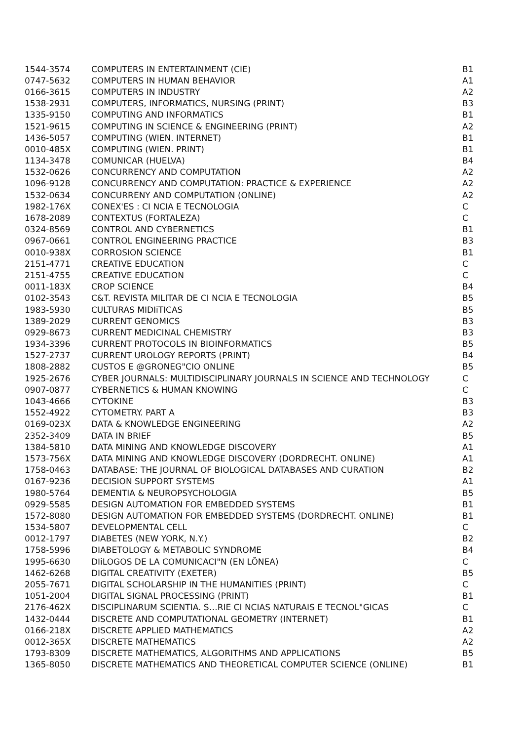| 1544-3574 | COMPUTERS IN ENTERTAINMENT (CIE) | B1 |
| 0747-5632 | COMPUTERS IN HUMAN BEHAVIOR | A1 |
| 0166-3615 | COMPUTERS IN INDUSTRY | A2 |
| 1538-2931 | COMPUTERS, INFORMATICS, NURSING (PRINT) | B3 |
| 1335-9150 | COMPUTING AND INFORMATICS | B1 |
| 1521-9615 | COMPUTING IN SCIENCE & ENGINEERING (PRINT) | A2 |
| 1436-5057 | COMPUTING (WIEN. INTERNET) | B1 |
| 0010-485X | COMPUTING (WIEN. PRINT) | B1 |
| 1134-3478 | COMUNICAR (HUELVA) | B4 |
| 1532-0626 | CONCURRENCY AND COMPUTATION | A2 |
| 1096-9128 | CONCURRENCY AND COMPUTATION: PRACTICE & EXPERIENCE | A2 |
| 1532-0634 | CONCURRENY AND COMPUTATION (ONLINE) | A2 |
| 1982-176X | CONEX'ES : CI NCIA E TECNOLOGIA | C |
| 1678-2089 | CONTEXTUS (FORTALEZA) | C |
| 0324-8569 | CONTROL AND CYBERNETICS | B1 |
| 0967-0661 | CONTROL ENGINEERING PRACTICE | B3 |
| 0010-938X | CORROSION SCIENCE | B1 |
| 2151-4771 | CREATIVE EDUCATION | C |
| 2151-4755 | CREATIVE EDUCATION | C |
| 0011-183X | CROP SCIENCE | B4 |
| 0102-3543 | C&T. REVISTA MILITAR DE CI NCIA E TECNOLOGIA | B5 |
| 1983-5930 | CULTURAS MIDIiTICAS | B5 |
| 1389-2029 | CURRENT GENOMICS | B3 |
| 0929-8673 | CURRENT MEDICINAL CHEMISTRY | B3 |
| 1934-3396 | CURRENT PROTOCOLS IN BIOINFORMATICS | B5 |
| 1527-2737 | CURRENT UROLOGY REPORTS (PRINT) | B4 |
| 1808-2882 | CUSTOS E @GRONEG"CIO ONLINE | B5 |
| 1925-2676 | CYBER JOURNALS: MULTIDISCIPLINARY JOURNALS IN SCIENCE AND TECHNOLOGY | C |
| 0907-0877 | CYBERNETICS & HUMAN KNOWING | C |
| 1043-4666 | CYTOKINE | B3 |
| 1552-4922 | CYTOMETRY. PART A | B3 |
| 0169-023X | DATA & KNOWLEDGE ENGINEERING | A2 |
| 2352-3409 | DATA IN BRIEF | B5 |
| 1384-5810 | DATA MINING AND KNOWLEDGE DISCOVERY | A1 |
| 1573-756X | DATA MINING AND KNOWLEDGE DISCOVERY (DORDRECHT. ONLINE) | A1 |
| 1758-0463 | DATABASE: THE JOURNAL OF BIOLOGICAL DATABASES AND CURATION | B2 |
| 0167-9236 | DECISION SUPPORT SYSTEMS | A1 |
| 1980-5764 | DEMENTIA & NEUROPSYCHOLOGIA | B5 |
| 0929-5585 | DESIGN AUTOMATION FOR EMBEDDED SYSTEMS | B1 |
| 1572-8080 | DESIGN AUTOMATION FOR EMBEDDED SYSTEMS (DORDRECHT. ONLINE) | B1 |
| 1534-5807 | DEVELOPMENTAL CELL | C |
| 0012-1797 | DIABETES (NEW YORK, N.Y.) | B2 |
| 1758-5996 | DIABETOLOGY & METABOLIC SYNDROME | B4 |
| 1995-6630 | DIiLOGOS DE LA COMUNICACI"N (EN LÕNEA) | C |
| 1462-6268 | DIGITAL CREATIVITY (EXETER) | B5 |
| 2055-7671 | DIGITAL SCHOLARSHIP IN THE HUMANITIES (PRINT) | C |
| 1051-2004 | DIGITAL SIGNAL PROCESSING (PRINT) | B1 |
| 2176-462X | DISCIPLINARUM SCIENTIA. S…RIE CI NCIAS NATURAIS E TECNOL"GICAS | C |
| 1432-0444 | DISCRETE AND COMPUTATIONAL GEOMETRY (INTERNET) | B1 |
| 0166-218X | DISCRETE APPLIED MATHEMATICS | A2 |
| 0012-365X | DISCRETE MATHEMATICS | A2 |
| 1793-8309 | DISCRETE MATHEMATICS, ALGORITHMS AND APPLICATIONS | B5 |
| 1365-8050 | DISCRETE MATHEMATICS AND THEORETICAL COMPUTER SCIENCE (ONLINE) | B1 |